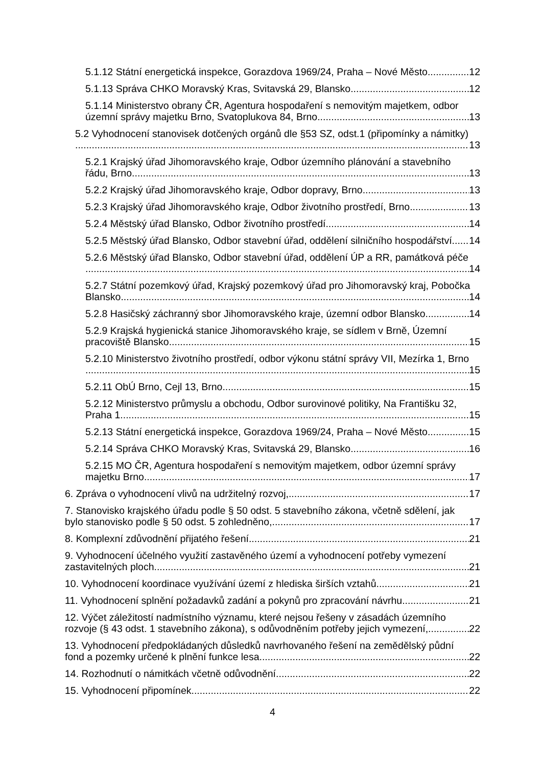5.1.12 Státní energetická inspekce, Gorazdova 1969/24, Praha – Nové Město 12
5.1.13 Správa CHKO Moravský Kras, Svitavská 29, Blansko 12
5.1.14 Ministerstvo obrany ČR, Agentura hospodaření s nemovitým majetkem, odbor
územní správy majetku Brno, Svatoplukova 84, Brno 13
5.2 Vyhodnocení stanovisek dotčených orgánů dle §53 SZ, odst.1 (připomínky a námitky)
13
5.2.1 Krajský úřad Jihomoravského kraje, Odbor územního plánování a stavebního
řádu, Brno 13
5.2.2 Krajský úřad Jihomoravského kraje, Odbor dopravy, Brno 13
5.2.3 Krajský úřad Jihomoravského kraje, Odbor životního prostředí, Brno 13
5.2.4 Městský úřad Blansko, Odbor životního prostředí 14
5.2.5 Městský úřad Blansko, Odbor stavební úřad, oddělení silničního hospodářství 14
5.2.6 Městský úřad Blansko, Odbor stavební úřad, oddělení ÚP a RR, památková péče
14
5.2.7 Státní pozemkový úřad, Krajský pozemkový úřad pro Jihomoravský kraj, Pobočka
Blansko 14
5.2.8 Hasičský záchranný sbor Jihomoravského kraje, územní odbor Blansko 14
5.2.9 Krajská hygienická stanice Jihomoravského kraje, se sídlem v Brně, Územní
pracoviště Blansko 15
5.2.10 Ministerstvo životního prostředí, odbor výkonu státní správy VII, Mezírka 1, Brno
15
5.2.11 ObÚ Brno, Cejl 13, Brno 15
5.2.12 Ministerstvo průmyslu a obchodu, Odbor surovinové politiky, Na Františku 32,
Praha 1 15
5.2.13 Státní energetická inspekce, Gorazdova 1969/24, Praha – Nové Město 15
5.2.14 Správa CHKO Moravský Kras, Svitavská 29, Blansko 16
5.2.15 MO ČR, Agentura hospodaření s nemovitým majetkem, odbor územní správy
majetku Brno 17
6. Zpráva o vyhodnocení vlivů na udržitelný rozvoj, 17
7. Stanovisko krajského úřadu podle § 50 odst. 5 stavebního zákona, včetně sdělení, jak
bylo stanovisko podle § 50 odst. 5 zohledněno, 17
8. Komplexní zdůvodnění přijatého řešení 21
9. Vyhodnocení účelného využití zastavěného území a vyhodnocení potřeby vymezení
zastavitelných ploch 21
10. Vyhodnocení koordinace využívání území z hlediska širších vztahů 21
11. Vyhodnocení splnění požadavků zadání a pokynů pro zpracování návrhu 21
12. Výčet záležitostí nadmístního významu, které nejsou řešeny v zásadách územního
rozvoje (§ 43 odst. 1 stavebního zákona), s odůvodněním potřeby jejich vymezení, 22
13. Vyhodnocení předpokládaných důsledků navrhovaného řešení na zemědělský půdní
fond a pozemky určené k plnění funkce lesa 22
14. Rozhodnutí o námitkách včetně odůvodnění 22
15. Vyhodnocení připomínek 22
4